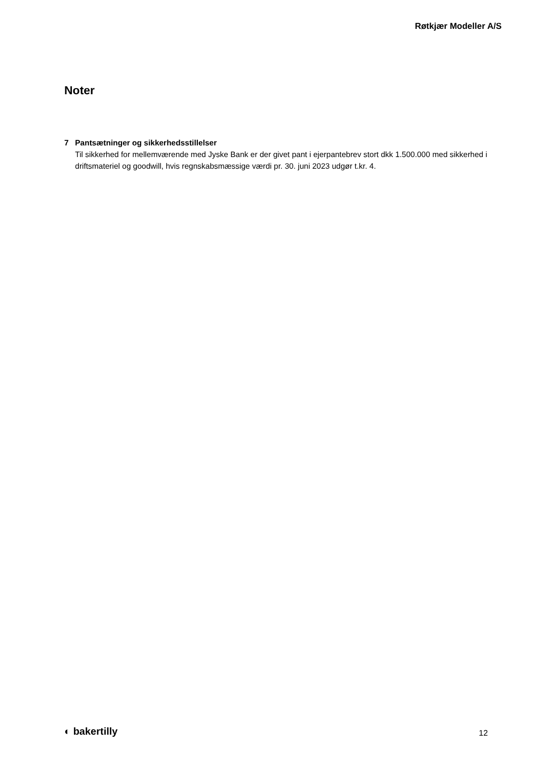Røtkjær Modeller A/S
Noter
7 Pantsætninger og sikkerhedsstillelser
Til sikkerhed for mellemværende med Jyske Bank er der givet pant i ejerpantebrev stort dkk 1.500.000 med sikkerhed i driftsmateriel og goodwill, hvis regnskabsmæssige værdi pr. 30. juni 2023 udgør t.kr. 4.
◐ bakertilly 12